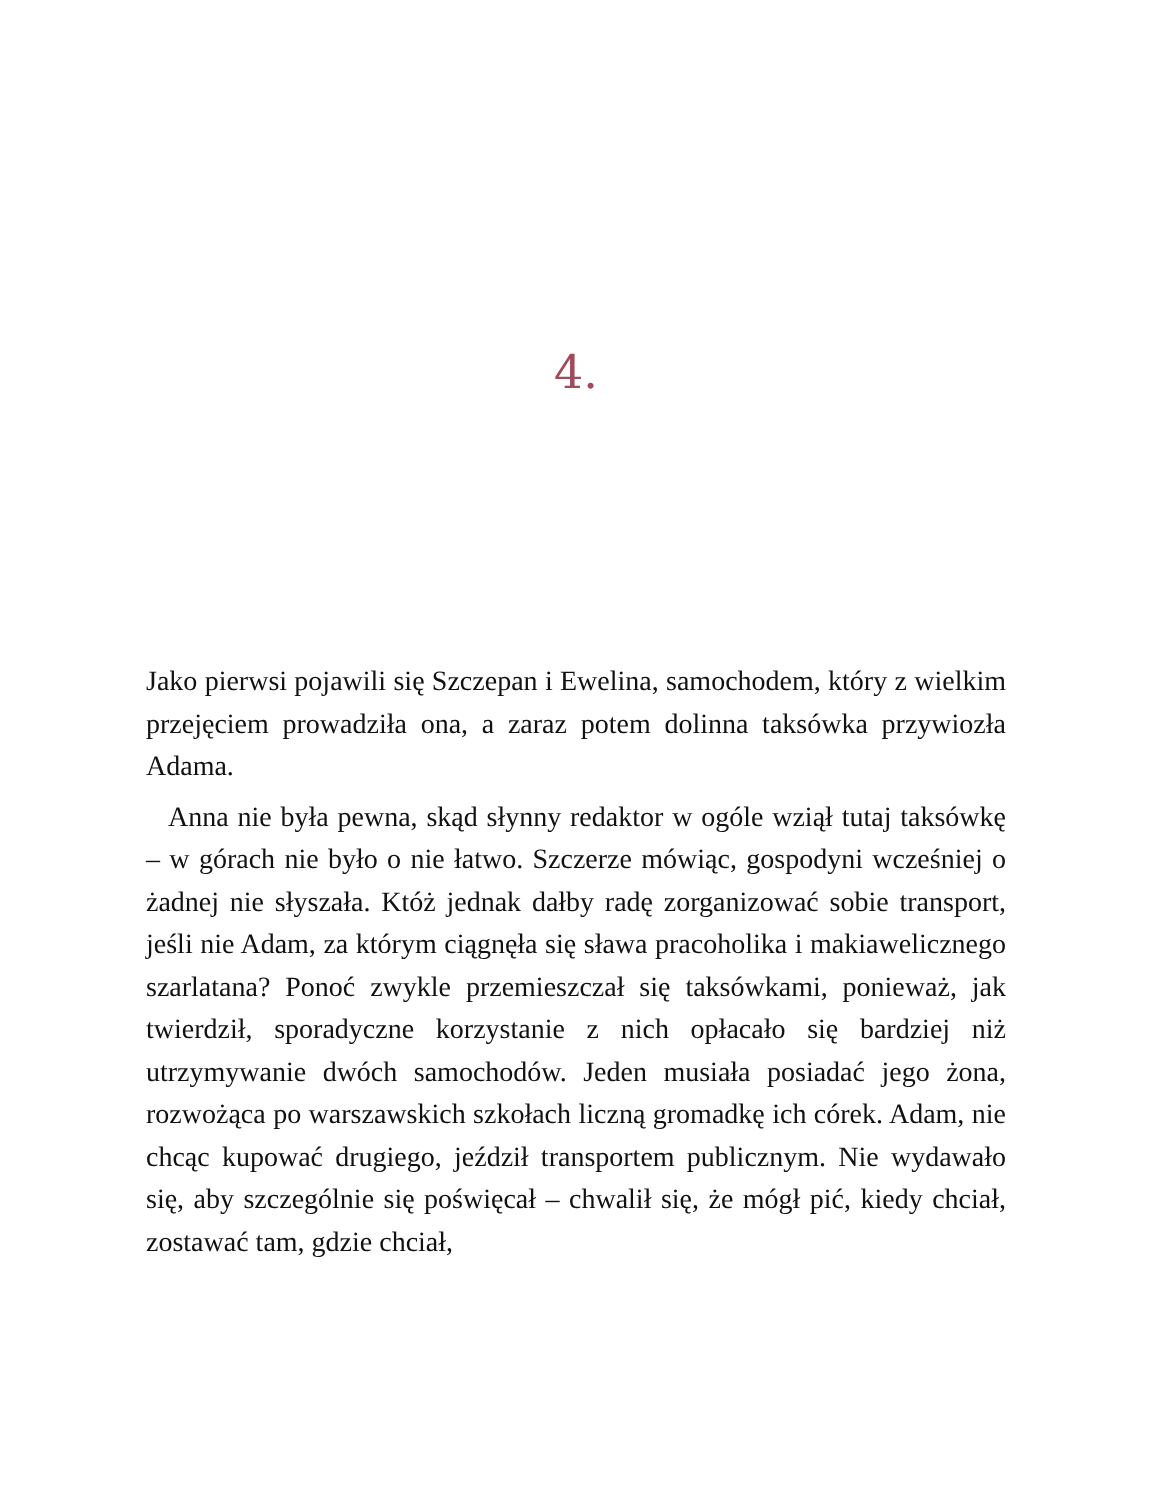4.
Jako pierwsi pojawili się Szczepan i Ewelina, samochodem, który z wielkim przejęciem prowadziła ona, a zaraz potem dolinna taksówka przywiozła Adama.
Anna nie była pewna, skąd słynny redaktor w ogóle wziął tutaj taksówkę – w górach nie było o nie łatwo. Szczerze mówiąc, gospodyni wcześniej o żadnej nie słyszała. Któż jednak dałby radę zorganizować sobie transport, jeśli nie Adam, za którym ciągnęła się sława pracoholika i makiawelicznego szarlatana? Ponoć zwykle przemieszczał się taksówkami, ponieważ, jak twierdził, sporadyczne korzystanie z nich opłacało się bardziej niż utrzymywanie dwóch samochodów. Jeden musiała posiadać jego żona, rozwożąca po warszawskich szkołach liczną gromadkę ich córek. Adam, nie chcąc kupować drugiego, jeździł transportem publicznym. Nie wydawało się, aby szczególnie się poświęcał – chwalił się, że mógł pić, kiedy chciał, zostawać tam, gdzie chciał,